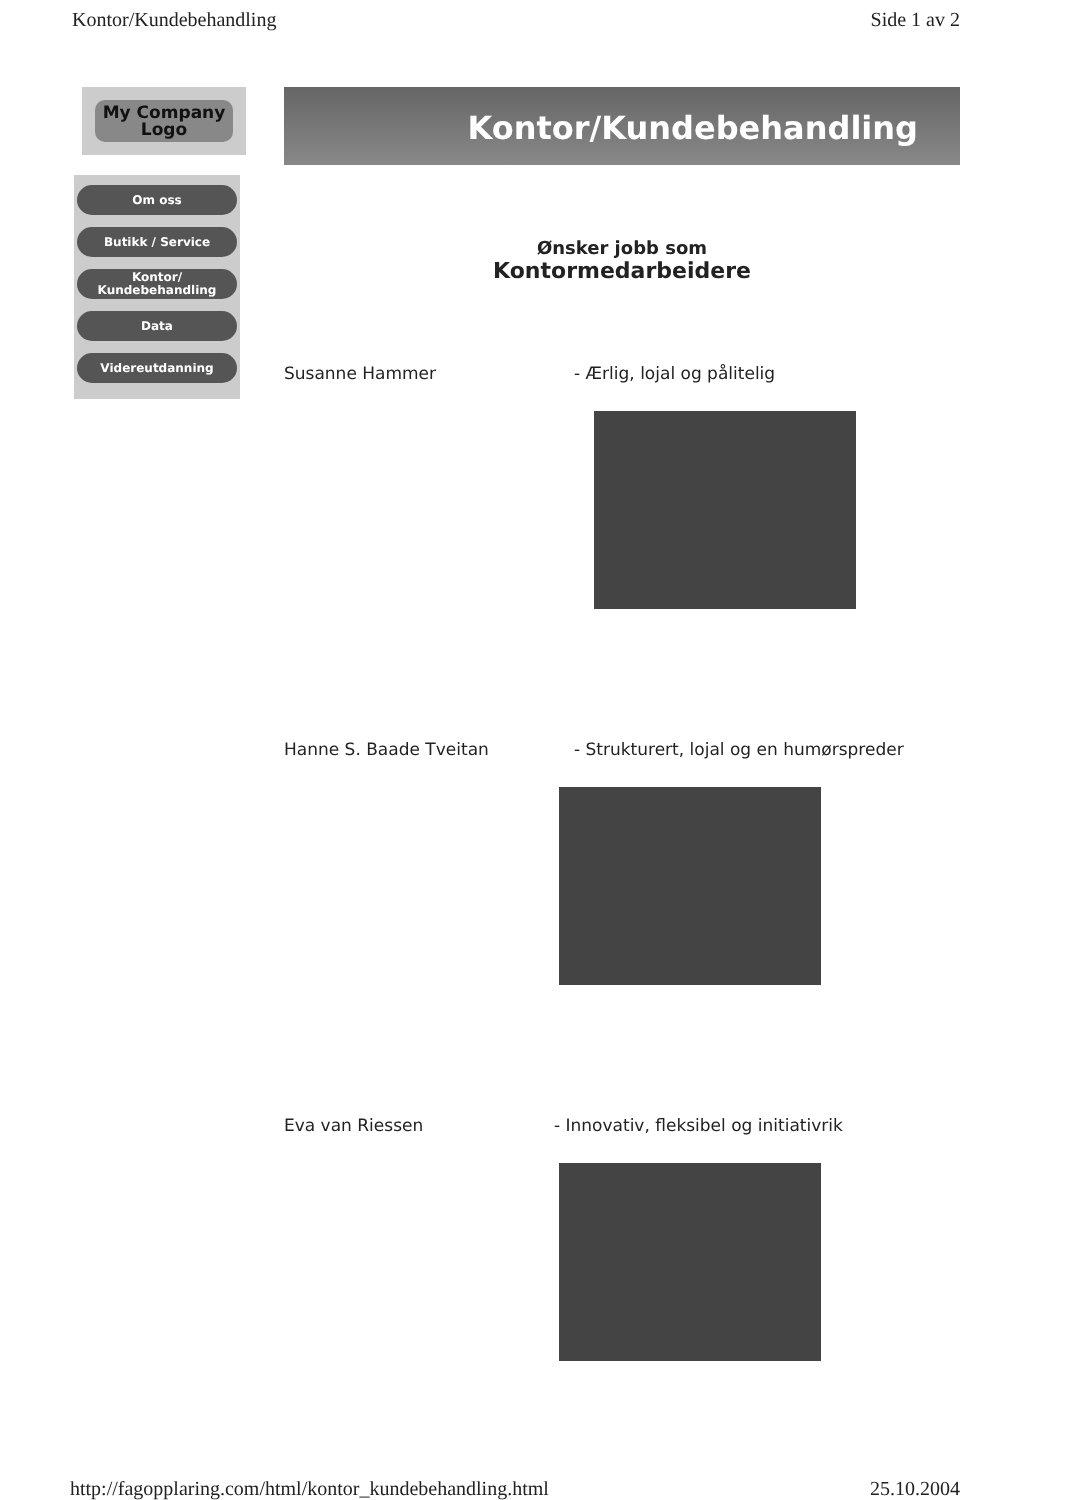Kontor/Kundebehandling Side 1 av 2
My Company
Logo
Om oss
Butikk / Service
Kontor/
Kundebehandling
Data
Videreutdanning
Kontor/Kundebehandling
Ønsker jobb som
Kontormedarbeidere
Susanne Hammer - Ærlig, lojal og pålitelig
Hanne S. Baade Tveitan - Strukturert, lojal og en humørspreder
Eva van Riessen - Innovativ, fleksibel og initiativrik
http://fagopplaring.com/html/kontor_kundebehandling.html 25.10.2004